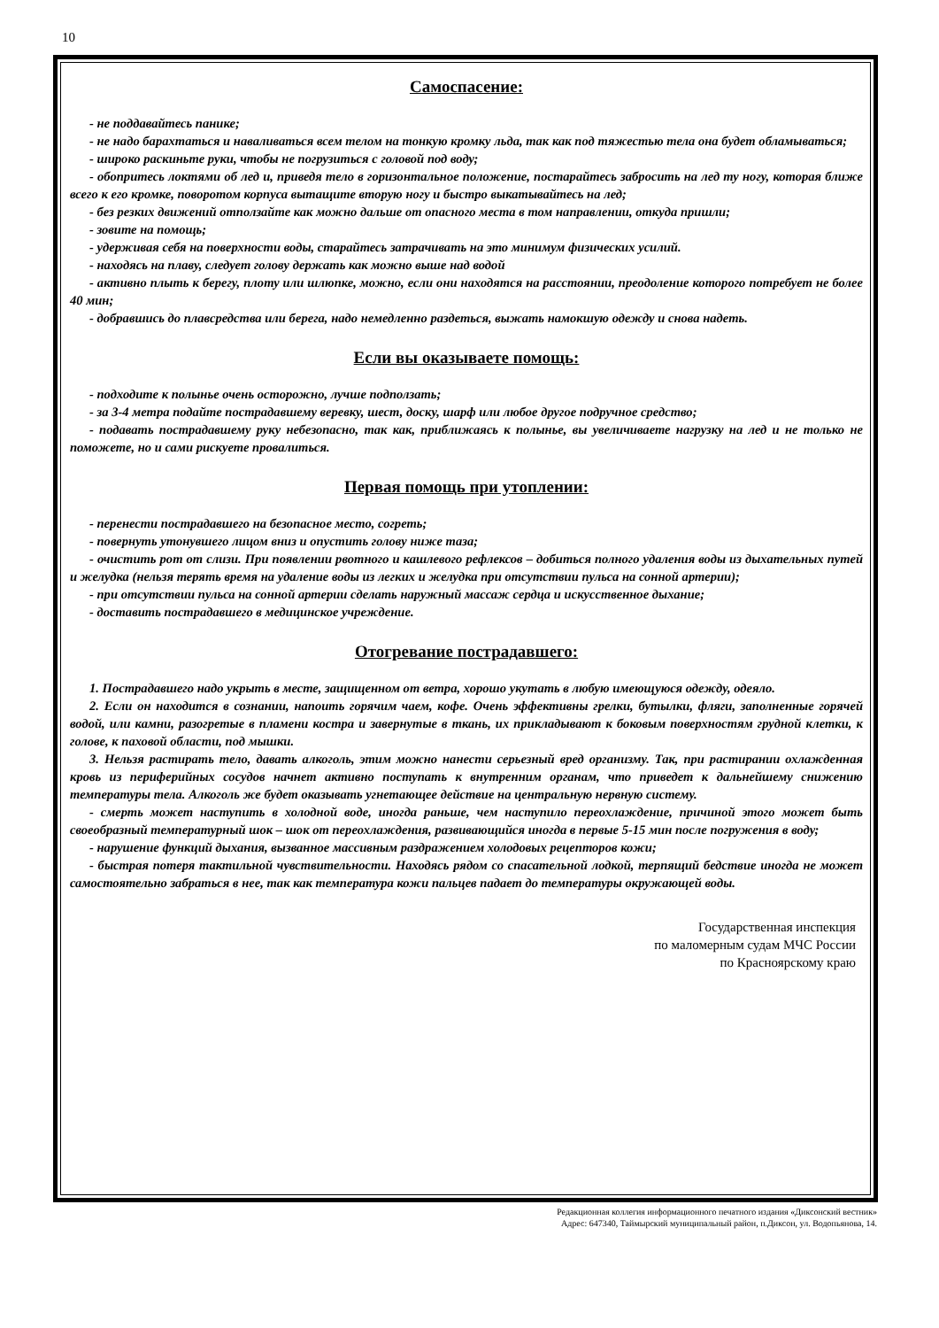10
Самоспасение:
- не поддавайтесь панике;
- не надо барахтаться и наваливаться всем телом на тонкую кромку льда, так как под тяжестью тела она будет обламываться;
- широко раскиньте руки, чтобы не погрузиться с головой под воду;
- обопритесь локтями об лед и, приведя тело в горизонтальное положение, постарайтесь забросить на лед ту ногу, которая ближе всего к его кромке, поворотом корпуса вытащите вторую ногу и быстро выкатывайтесь на лед;
- без резких движений отползайте как можно дальше от опасного места в том направлении, откуда пришли;
- зовите на помощь;
- удерживая себя на поверхности воды, старайтесь затрачивать на это минимум физических усилий.
- находясь на плаву, следует голову держать как можно выше над водой
- активно плыть к берегу, плоту или шлюпке, можно, если они находятся на расстоянии, преодоление которого потребует не более 40 мин;
- добравшись до плавсредства или берега, надо немедленно раздеться, выжать намокшую одежду и снова надеть.
Если вы оказываете помощь:
- подходите к полынье очень осторожно, лучше подползать;
- за 3-4 метра подайте пострадавшему веревку, шест, доску, шарф или любое другое подручное средство;
- подавать пострадавшему руку небезопасно, так как, приближаясь к полынье, вы увеличиваете нагрузку на лед и не только не поможете, но и сами рискуете провалиться.
Первая помощь при утоплении:
- перенести пострадавшего на безопасное место, согреть;
- повернуть утонувшего лицом вниз и опустить голову ниже таза;
- очистить рот от слизи. При появлении рвотного и кашлевого рефлексов – добиться полного удаления воды из дыхательных путей и желудка (нельзя терять время на удаление воды из легких и желудка при отсутствии пульса на сонной артерии);
- при отсутствии пульса на сонной артерии сделать наружный массаж сердца и искусственное дыхание;
- доставить пострадавшего в медицинское учреждение.
Отогревание пострадавшего:
1. Пострадавшего надо укрыть в месте, защищенном от ветра, хорошо укутать в любую имеющуюся одежду, одеяло.
2. Если он находится в сознании, напоить горячим чаем, кофе. Очень эффективны грелки, бутылки, фляги, заполненные горячей водой, или камни, разогретые в пламени костра и завернутые в ткань, их прикладывают к боковым поверхностям грудной клетки, к голове, к паховой области, под мышки.
3. Нельзя растирать тело, давать алкоголь, этим можно нанести серьезный вред организму. Так, при растирании охлажденная кровь из периферийных сосудов начнет активно поступать к внутренним органам, что приведет к дальнейшему снижению температуры тела. Алкоголь же будет оказывать угнетающее действие на центральную нервную систему.
- смерть может наступить в холодной воде, иногда раньше, чем наступило переохлаждение, причиной этого может быть своеобразный температурный шок – шок от переохлаждения, развивающийся иногда в первые 5-15 мин после погружения в воду;
- нарушение функций дыхания, вызванное массивным раздражением холодовых рецепторов кожи;
- быстрая потеря тактильной чувствительности. Находясь рядом со спасательной лодкой, терпящий бедствие иногда не может самостоятельно забраться в нее, так как температура кожи пальцев падает до температуры окружающей воды.
Государственная инспекция
по маломерным судам МЧС России
по Красноярскому краю
Редакционная коллегия информационного печатного издания «Диксонский вестник»
Адрес: 647340, Таймырский муниципальный район, п.Диксон, ул. Водопьянова, 14.